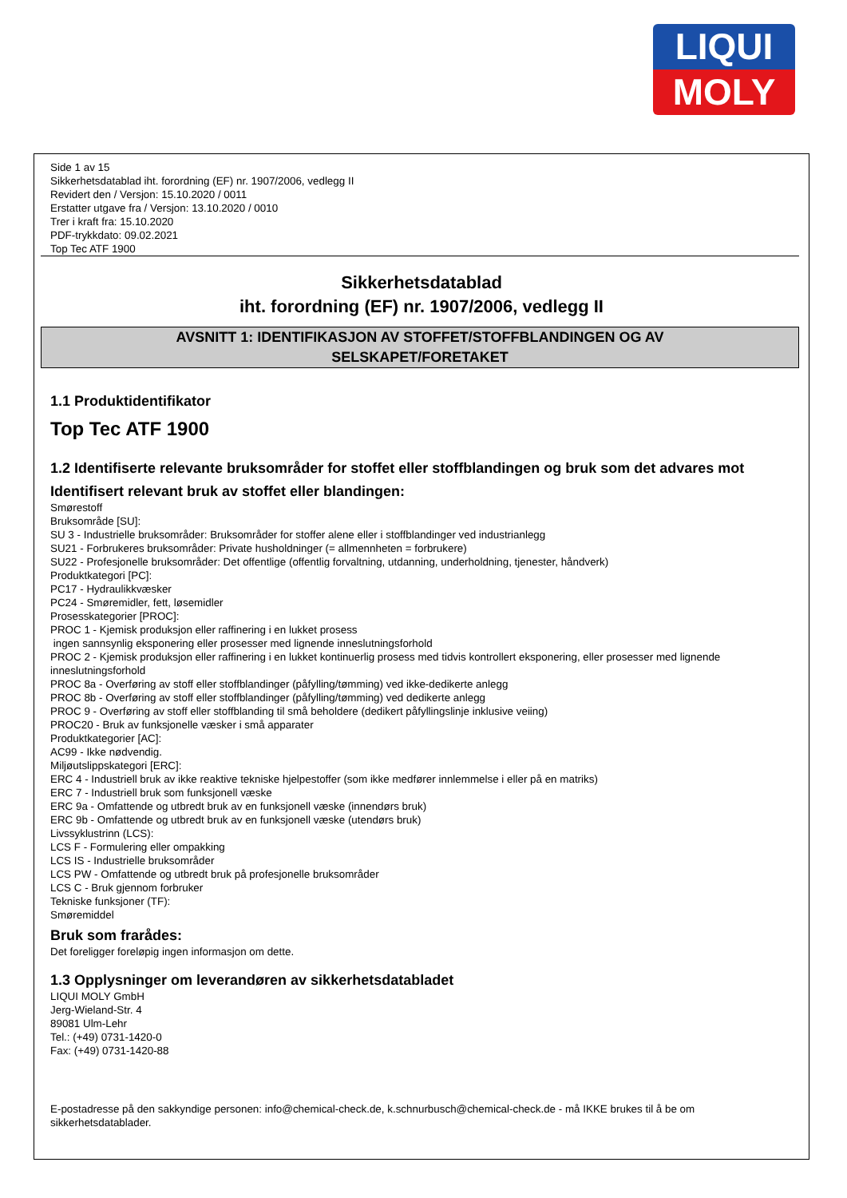LIQUI
MOLY
Side 1 av 15
Sikkerhetsdatablad iht. forordning (EF) nr. 1907/2006, vedlegg II
Revidert den / Versjon: 15.10.2020 / 0011
Erstatter utgave fra / Versjon: 13.10.2020 / 0010
Trer i kraft fra: 15.10.2020
PDF-trykkdato: 09.02.2021
Top Tec ATF 1900
Sikkerhetsdatablad
iht. forordning (EF) nr. 1907/2006, vedlegg II
AVSNITT 1: IDENTIFIKASJON AV STOFFET/STOFFBLANDINGEN OG AV
SELSKAPET/FORETAKET
1.1 Produktidentifikator
Top Tec ATF 1900
1.2 Identifiserte relevante bruksområder for stoffet eller stoffblandingen og bruk som det advares mot
Identifisert relevant bruk av stoffet eller blandingen:
Smørestoff
Bruksområde [SU]:
SU 3 - Industrielle bruksområder: Bruksområder for stoffer alene eller i stoffblandinger ved industrianlegg
SU21 - Forbrukeres bruksområder: Private husholdninger (= allmennheten = forbrukere)
SU22 - Profesjonelle bruksområder: Det offentlige (offentlig forvaltning, utdanning, underholdning, tjenester, håndverk)
Produktkategori [PC]:
PC17 - Hydraulikkvæsker
PC24 - Smøremidler, fett, løsemidler
Prosesskategorier [PROC]:
PROC 1 - Kjemisk produksjon eller raffinering i en lukket prosess
ingen sannsynlig eksponering eller prosesser med lignende inneslutningsforhold
PROC 2 - Kjemisk produksjon eller raffinering i en lukket kontinuerlig prosess med tidvis kontrollert eksponering, eller prosesser med lignende inneslutningsforhold
PROC 8a - Overføring av stoff eller stoffblandinger (påfylling/tømming) ved ikke-dedikerte anlegg
PROC 8b - Overføring av stoff eller stoffblandinger (påfylling/tømming) ved dedikerte anlegg
PROC 9 - Overføring av stoff eller stoffblanding til små beholdere (dedikert påfyllingslinje inklusive veiing)
PROC20 - Bruk av funksjonelle væsker i små apparater
Produktkategorier [AC]:
AC99 - Ikke nødvendig.
Miljøutslippskategori [ERC]:
ERC 4 - Industriell bruk av ikke reaktive tekniske hjelpestoffer (som ikke medfører innlemmelse i eller på en matriks)
ERC 7 - Industriell bruk som funksjonell væske
ERC 9a - Omfattende og utbredt bruk av en funksjonell væske (innendørs bruk)
ERC 9b - Omfattende og utbredt bruk av en funksjonell væske (utendørs bruk)
Livssyklustrinn (LCS):
LCS F - Formulering eller ompakking
LCS IS - Industrielle bruksområder
LCS PW - Omfattende og utbredt bruk på profesjonelle bruksområder
LCS C - Bruk gjennom forbruker
Tekniske funksjoner (TF):
Smøremiddel
Bruk som frarådes:
Det foreligger foreløpig ingen informasjon om dette.
1.3 Opplysninger om leverandøren av sikkerhetsdatabladet
LIQUI MOLY GmbH
Jerg-Wieland-Str. 4
89081 Ulm-Lehr
Tel.: (+49) 0731-1420-0
Fax: (+49) 0731-1420-88
E-postadresse på den sakkyndige personen: info@chemical-check.de, k.schnurbusch@chemical-check.de - må IKKE brukes til å be om sikkerhetsdatablader.